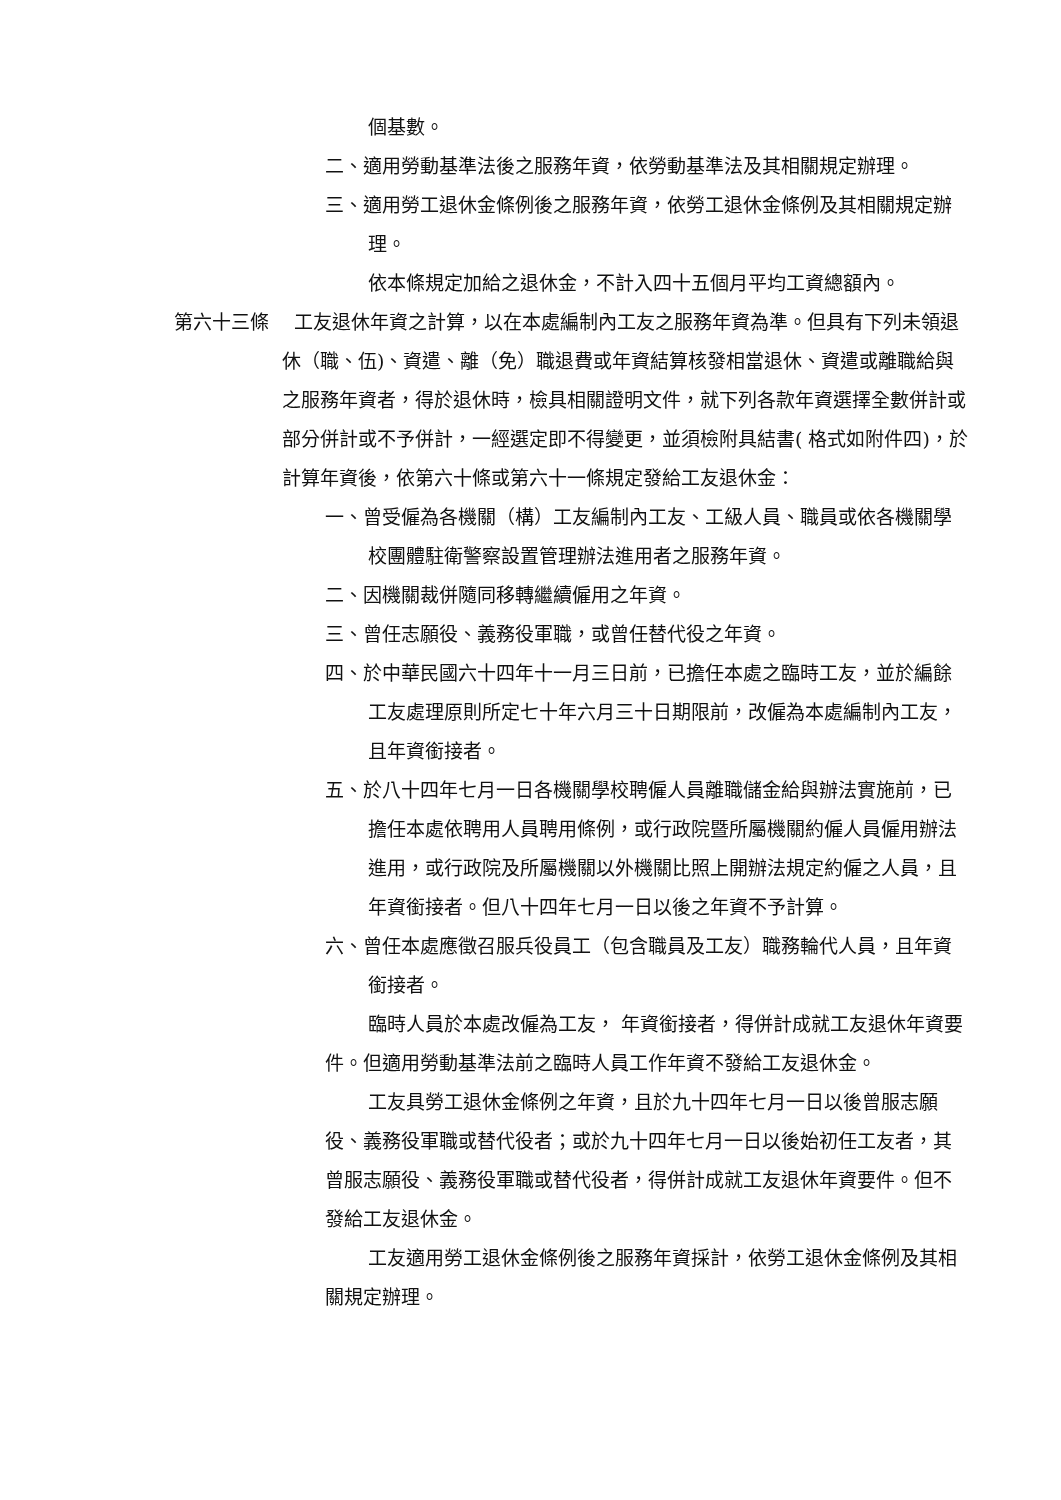個基數。
二、適用勞動基準法後之服務年資，依勞動基準法及其相關規定辦理。
三、適用勞工退休金條例後之服務年資，依勞工退休金條例及其相關規定辦理。
依本條規定加給之退休金，不計入四十五個月平均工資總額內。
第六十三條　 工友退休年資之計算，以在本處編制內工友之服務年資為準。但具有下列未領退休（職、伍)、資遣、離（免）職退費或年資結算核發相當退休、資遣或離職給與之服務年資者，得於退休時，檢具相關證明文件，就下列各款年資選擇全數併計或部分併計或不予併計，一經選定即不得變更，並須檢附具結書( 格式如附件四)，於計算年資後，依第六十條或第六十一條規定發給工友退休金：
一、曾受僱為各機關（構）工友編制內工友、工級人員、職員或依各機關學校團體駐衛警察設置管理辦法進用者之服務年資。
二、因機關裁併隨同移轉繼續僱用之年資。
三、曾任志願役、義務役軍職，或曾任替代役之年資。
四、於中華民國六十四年十一月三日前，已擔任本處之臨時工友，並於編餘工友處理原則所定七十年六月三十日期限前，改僱為本處編制內工友，且年資銜接者。
五、於八十四年七月一日各機關學校聘僱人員離職儲金給與辦法實施前，已擔任本處依聘用人員聘用條例，或行政院暨所屬機關約僱人員僱用辦法進用，或行政院及所屬機關以外機關比照上開辦法規定約僱之人員，且年資銜接者。但八十四年七月一日以後之年資不予計算。
六、曾任本處應徵召服兵役員工（包含職員及工友）職務輪代人員，且年資銜接者。
臨時人員於本處改僱為工友， 年資銜接者，得併計成就工友退休年資要件。但適用勞動基準法前之臨時人員工作年資不發給工友退休金。
工友具勞工退休金條例之年資，且於九十四年七月一日以後曾服志願役、義務役軍職或替代役者；或於九十四年七月一日以後始初任工友者，其曾服志願役、義務役軍職或替代役者，得併計成就工友退休年資要件。但不發給工友退休金。
工友適用勞工退休金條例後之服務年資採計，依勞工退休金條例及其相關規定辦理。